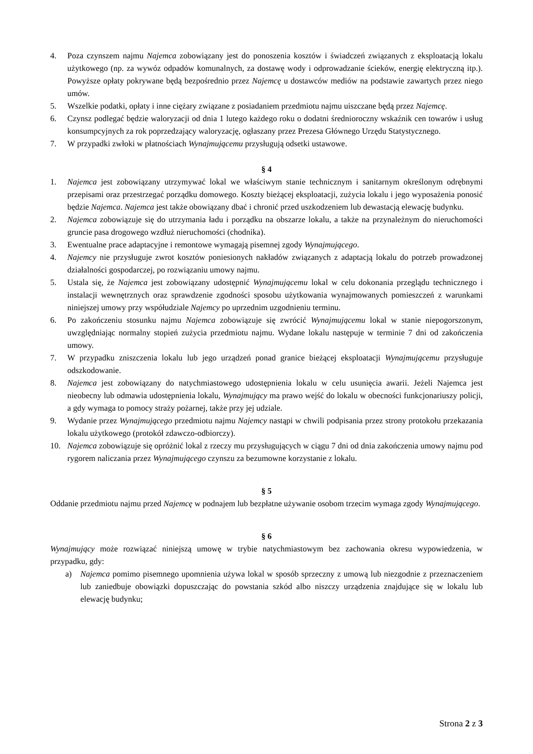4. Poza czynszem najmu Najemca zobowiązany jest do ponoszenia kosztów i świadczeń związanych z eksploatacją lokalu użytkowego (np. za wywóz odpadów komunalnych, za dostawę wody i odprowadzanie ścieków, energię elektryczną itp.). Powyższe opłaty pokrywane będą bezpośrednio przez Najemcę u dostawców mediów na podstawie zawartych przez niego umów.
5. Wszelkie podatki, opłaty i inne ciężary związane z posiadaniem przedmiotu najmu uiszczane będą przez Najemcę.
6. Czynsz podlegać będzie waloryzacji od dnia 1 lutego każdego roku o dodatni średnioroczny wskaźnik cen towarów i usług konsumpcyjnych za rok poprzedzający waloryzację, ogłaszany przez Prezesa Głównego Urzędu Statystycznego.
7. W przypadki zwłoki w płatnościach Wynajmującemu przysługują odsetki ustawowe.
§ 4
1. Najemca jest zobowiązany utrzymywać lokal we właściwym stanie technicznym i sanitarnym określonym odrębnymi przepisami oraz przestrzegać porządku domowego. Koszty bieżącej eksploatacji, zużycia lokalu i jego wyposażenia ponosić będzie Najemca. Najemca jest także obowiązany dbać i chronić przed uszkodzeniem lub dewastacją elewację budynku.
2. Najemca zobowiązuje się do utrzymania ładu i porządku na obszarze lokalu, a także na przynależnym do nieruchomości gruncie pasa drogowego wzdłuż nieruchomości (chodnika).
3. Ewentualne prace adaptacyjne i remontowe wymagają pisemnej zgody Wynajmującego.
4. Najemcy nie przysługuje zwrot kosztów poniesionych nakładów związanych z adaptacją lokalu do potrzeb prowadzonej działalności gospodarczej, po rozwiązaniu umowy najmu.
5. Ustala się, że Najemca jest zobowiązany udostępnić Wynajmującemu lokal w celu dokonania przeglądu technicznego i instalacji wewnętrznych oraz sprawdzenie zgodności sposobu użytkowania wynajmowanych pomieszczeń z warunkami niniejszej umowy przy współudziale Najemcy po uprzednim uzgodnieniu terminu.
6. Po zakończeniu stosunku najmu Najemca zobowiązuje się zwrócić Wynajmującemu lokal w stanie niepogorszonym, uwzględniając normalny stopień zużycia przedmiotu najmu. Wydane lokalu następuje w terminie 7 dni od zakończenia umowy.
7. W przypadku zniszczenia lokalu lub jego urządzeń ponad granice bieżącej eksploatacji Wynajmującemu przysługuje odszkodowanie.
8. Najemca jest zobowiązany do natychmiastowego udostępnienia lokalu w celu usunięcia awarii. Jeżeli Najemca jest nieobecny lub odmawia udostępnienia lokalu, Wynajmujący ma prawo wejść do lokalu w obecności funkcjonariuszy policji, a gdy wymaga to pomocy straży pożarnej, także przy jej udziale.
9. Wydanie przez Wynajmującego przedmiotu najmu Najemcy nastąpi w chwili podpisania przez strony protokołu przekazania lokalu użytkowego (protokół zdawczo-odbiorczy).
10. Najemca zobowiązuje się opróżnić lokal z rzeczy mu przysługujących w ciągu 7 dni od dnia zakończenia umowy najmu pod rygorem naliczania przez Wynajmującego czynszu za bezumowne korzystanie z lokalu.
§ 5
Oddanie przedmiotu najmu przed Najemcę w podnajem lub bezpłatne używanie osobom trzecim wymaga zgody Wynajmującego.
§ 6
Wynajmujący może rozwiązać niniejszą umowę w trybie natychmiastowym bez zachowania okresu wypowiedzenia, w przypadku, gdy:
a) Najemca pomimo pisemnego upomnienia używa lokal w sposób sprzeczny z umową lub niezgodnie z przeznaczeniem lub zaniedbuje obowiązki dopuszczając do powstania szkód albo niszczy urządzenia znajdujące się w lokalu lub elewację budynku;
Strona 2 z 3